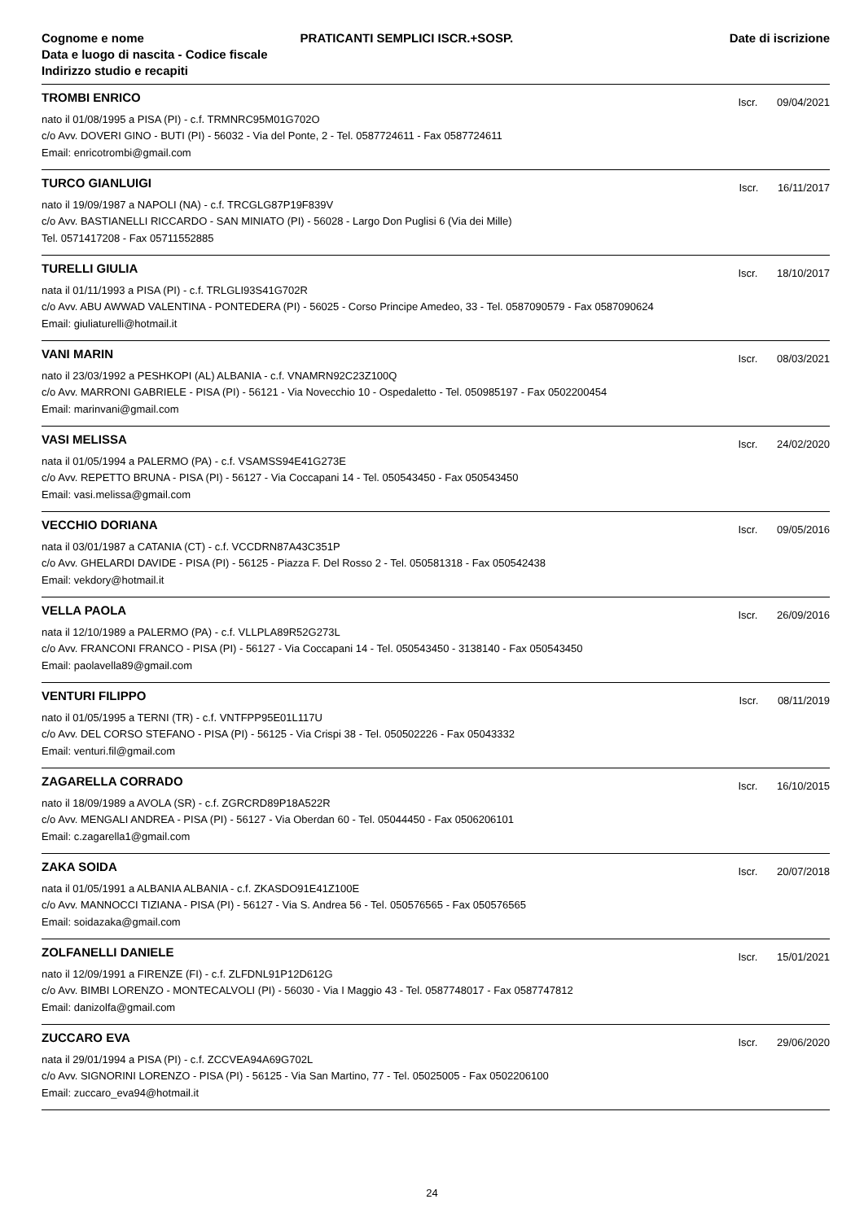Cognome e nome
Data e luogo di nascita - Codice fiscale
Indirizzo studio e recapiti
PRATICANTI SEMPLICI ISCR.+SOSP.
Date di iscrizione
TROMBI ENRICO
Iscr. 09/04/2021
nato il 01/08/1995 a PISA (PI) - c.f. TRMNRC95M01G702O
c/o Avv. DOVERI GINO - BUTI (PI) - 56032 - Via del Ponte, 2 - Tel. 0587724611 - Fax 0587724611
Email: enricotrombi@gmail.com
TURCO GIANLUIGI
Iscr. 16/11/2017
nato il 19/09/1987 a NAPOLI (NA) - c.f. TRCGLG87P19F839V
c/o Avv. BASTIANELLI RICCARDO - SAN MINIATO (PI) - 56028 - Largo Don Puglisi 6 (Via dei Mille)
Tel. 0571417208 - Fax 05711552885
TURELLI GIULIA
Iscr. 18/10/2017
nata il 01/11/1993 a PISA (PI) - c.f. TRLGLI93S41G702R
c/o Avv. ABU AWWAD VALENTINA - PONTEDERA (PI) - 56025 - Corso Principe Amedeo, 33 - Tel. 0587090579 - Fax 0587090624
Email: giuliaturelli@hotmail.it
VANI MARIN
Iscr. 08/03/2021
nato il 23/03/1992 a PESHKOPI (AL) ALBANIA - c.f. VNAMRN92C23Z100Q
c/o Avv. MARRONI GABRIELE - PISA (PI) - 56121 - Via Novecchio 10 - Ospedaletto - Tel. 050985197 - Fax 0502200454
Email: marinvani@gmail.com
VASI MELISSA
Iscr. 24/02/2020
nata il 01/05/1994 a PALERMO (PA) - c.f. VSAMSS94E41G273E
c/o Avv. REPETTO BRUNA - PISA (PI) - 56127 - Via Coccapani 14 - Tel. 050543450 - Fax 050543450
Email: vasi.melissa@gmail.com
VECCHIO DORIANA
Iscr. 09/05/2016
nata il 03/01/1987 a CATANIA (CT) - c.f. VCCDRN87A43C351P
c/o Avv. GHELARDI DAVIDE - PISA (PI) - 56125 - Piazza F. Del Rosso 2 - Tel. 050581318 - Fax 050542438
Email: vekdory@hotmail.it
VELLA PAOLA
Iscr. 26/09/2016
nata il 12/10/1989 a PALERMO (PA) - c.f. VLLPLA89R52G273L
c/o Avv. FRANCONI FRANCO - PISA (PI) - 56127 - Via Coccapani 14 - Tel. 050543450 - 3138140 - Fax 050543450
Email: paolavella89@gmail.com
VENTURI FILIPPO
Iscr. 08/11/2019
nato il 01/05/1995 a TERNI (TR) - c.f. VNTFPP95E01L117U
c/o Avv. DEL CORSO STEFANO - PISA (PI) - 56125 - Via Crispi 38 - Tel. 050502226 - Fax 05043332
Email: venturi.fil@gmail.com
ZAGARELLA CORRADO
Iscr. 16/10/2015
nato il 18/09/1989 a AVOLA (SR) - c.f. ZGRCRD89P18A522R
c/o Avv. MENGALI ANDREA - PISA (PI) - 56127 - Via Oberdan 60 - Tel. 05044450 - Fax 0506206101
Email: c.zagarella1@gmail.com
ZAKA SOIDA
Iscr. 20/07/2018
nata il 01/05/1991 a ALBANIA ALBANIA - c.f. ZKASDO91E41Z100E
c/o Avv. MANNOCCI TIZIANA - PISA (PI) - 56127 - Via S. Andrea 56 - Tel. 050576565 - Fax 050576565
Email: soidazaka@gmail.com
ZOLFANELLI DANIELE
Iscr. 15/01/2021
nato il 12/09/1991 a FIRENZE (FI) - c.f. ZLFDNL91P12D612G
c/o Avv. BIMBI LORENZO - MONTECALVOLI (PI) - 56030 - Via I Maggio 43 - Tel. 0587748017 - Fax 0587747812
Email: danizolfa@gmail.com
ZUCCARO EVA
Iscr. 29/06/2020
nata il 29/01/1994 a PISA (PI) - c.f. ZCCVEA94A69G702L
c/o Avv. SIGNORINI LORENZO - PISA (PI) - 56125 - Via San Martino, 77 - Tel. 05025005 - Fax 0502206100
Email: zuccaro_eva94@hotmail.it
24